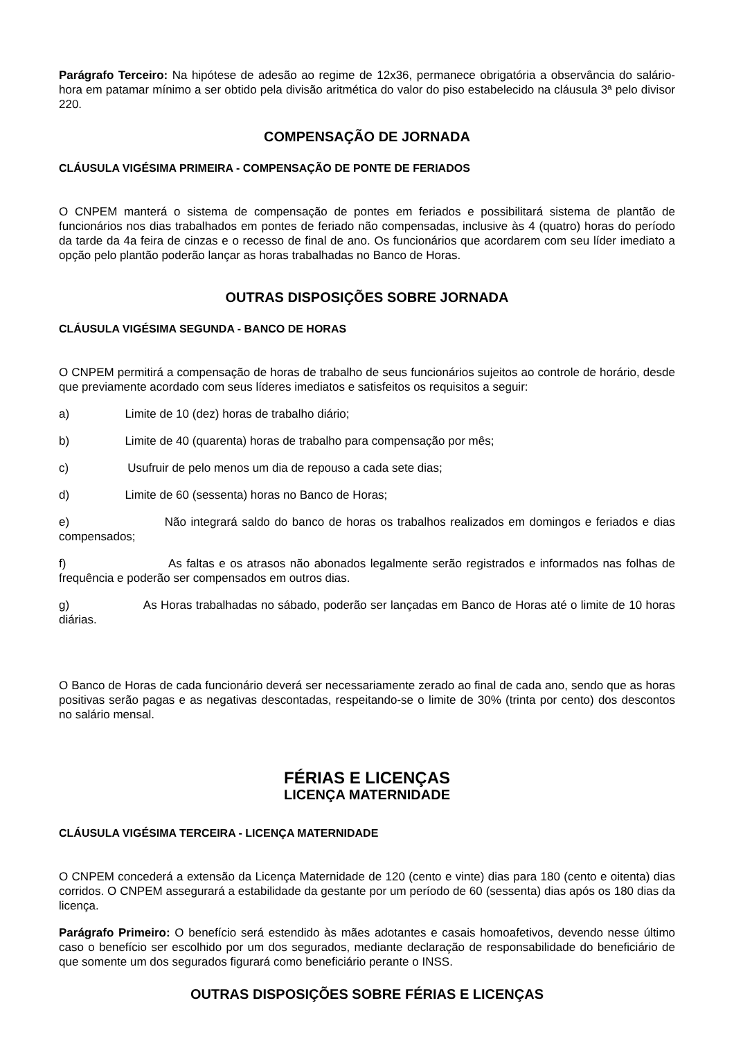Parágrafo Terceiro: Na hipótese de adesão ao regime de 12x36, permanece obrigatória a observância do salário-hora em patamar mínimo a ser obtido pela divisão aritmética do valor do piso estabelecido na cláusula 3ª pelo divisor 220.
COMPENSAÇÃO DE JORNADA
CLÁUSULA VIGÉSIMA PRIMEIRA - COMPENSAÇÃO DE PONTE DE FERIADOS
O CNPEM manterá o sistema de compensação de pontes em feriados e possibilitará sistema de plantão de funcionários nos dias trabalhados em pontes de feriado não compensadas, inclusive às 4 (quatro) horas do período da tarde da 4a feira de cinzas e o recesso de final de ano. Os funcionários que acordarem com seu líder imediato a opção pelo plantão poderão lançar as horas trabalhadas no Banco de Horas.
OUTRAS DISPOSIÇÕES SOBRE JORNADA
CLÁUSULA VIGÉSIMA SEGUNDA - BANCO DE HORAS
O CNPEM permitirá a compensação de horas de trabalho de seus funcionários sujeitos ao controle de horário, desde que previamente acordado com seus líderes imediatos e satisfeitos os requisitos a seguir:
a) Limite de 10 (dez) horas de trabalho diário;
b) Limite de 40 (quarenta) horas de trabalho para compensação por mês;
c) Usufruir de pelo menos um dia de repouso a cada sete dias;
d) Limite de 60 (sessenta) horas no Banco de Horas;
e) Não integrará saldo do banco de horas os trabalhos realizados em domingos e feriados e dias compensados;
f) As faltas e os atrasos não abonados legalmente serão registrados e informados nas folhas de frequência e poderão ser compensados em outros dias.
g) As Horas trabalhadas no sábado, poderão ser lançadas em Banco de Horas até o limite de 10 horas diárias.
O Banco de Horas de cada funcionário deverá ser necessariamente zerado ao final de cada ano, sendo que as horas positivas serão pagas e as negativas descontadas, respeitando-se o limite de 30% (trinta por cento) dos descontos no salário mensal.
FÉRIAS E LICENÇAS
LICENÇA MATERNIDADE
CLÁUSULA VIGÉSIMA TERCEIRA - LICENÇA MATERNIDADE
O CNPEM concederá a extensão da Licença Maternidade de 120 (cento e vinte) dias para 180 (cento e oitenta) dias corridos. O CNPEM assegurará a estabilidade da gestante por um período de 60 (sessenta) dias após os 180 dias da licença.
Parágrafo Primeiro: O benefício será estendido às mães adotantes e casais homoafetivos, devendo nesse último caso o benefício ser escolhido por um dos segurados, mediante declaração de responsabilidade do beneficiário de que somente um dos segurados figurará como beneficiário perante o INSS.
OUTRAS DISPOSIÇÕES SOBRE FÉRIAS E LICENÇAS